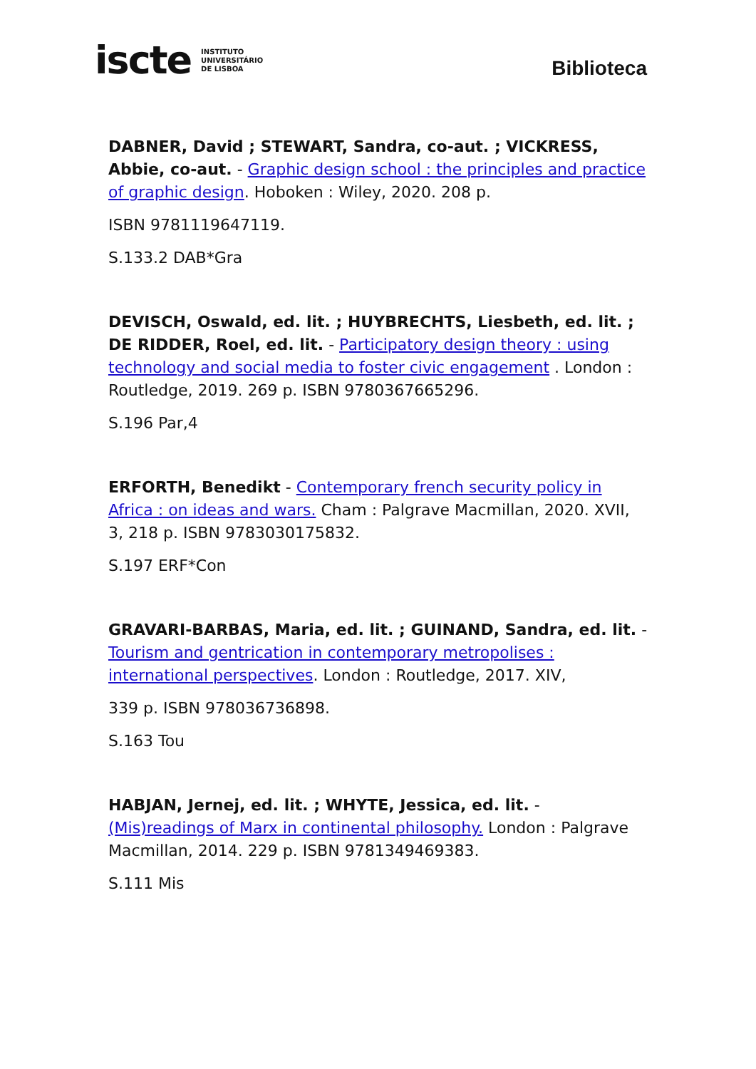iscte INSTITUTO
UNIVERSITÁRIO
DE LISBOA
Biblioteca
DABNER, David ; STEWART, Sandra, co-aut. ; VICKRESS, Abbie, co-aut. - Graphic design school : the principles and practice of graphic design. Hoboken : Wiley, 2020. 208 p.
ISBN 9781119647119.
S.133.2 DAB*Gra
DEVISCH, Oswald, ed. lit. ; HUYBRECHTS, Liesbeth, ed. lit. ; DE RIDDER, Roel, ed. lit. - Participatory design theory : using technology and social media to foster civic engagement . London : Routledge, 2019. 269 p. ISBN 9780367665296.
S.196 Par,4
ERFORTH, Benedikt - Contemporary french security policy in Africa : on ideas and wars. Cham : Palgrave Macmillan, 2020. XVII, 3, 218 p. ISBN 9783030175832.
S.197 ERF*Con
GRAVARI-BARBAS, Maria, ed. lit. ; GUINAND, Sandra, ed. lit. - Tourism and gentrication in contemporary metropolises : international perspectives. London : Routledge, 2017. XIV,
339 p. ISBN 978036736898.
S.163 Tou
HABJAN, Jernej, ed. lit. ; WHYTE, Jessica, ed. lit. - (Mis)readings of Marx in continental philosophy. London : Palgrave Macmillan, 2014. 229 p. ISBN 9781349469383.
S.111 Mis